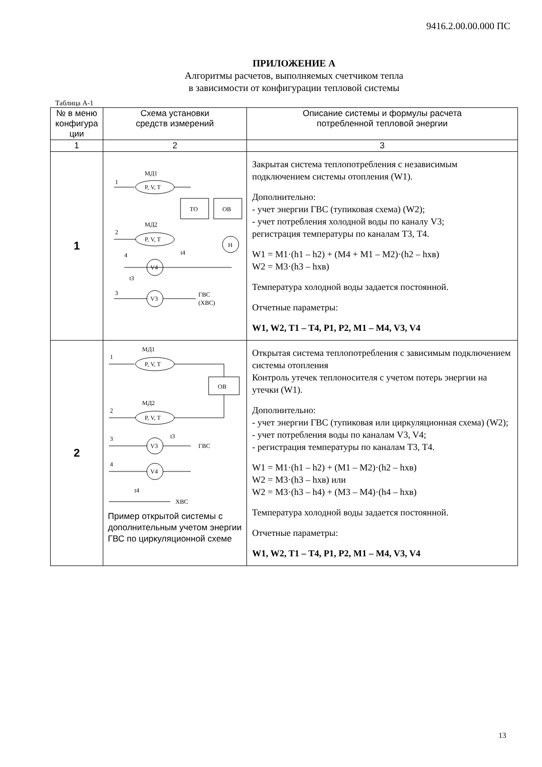9416.2.00.00.000 ПС
ПРИЛОЖЕНИЕ А
Алгоритмы расчетов, выполняемых счетчиком тепла
в зависимости от конфигурации тепловой системы
Таблица А-1
| № в меню конфигура ции | Схема установки средств измерений | Описание системы и формулы расчета потребленной тепловой энергии |
| --- | --- | --- |
| 1 | 2 | 3 |
| 1 | МД1 1 P, V, T ТО ОВ МД2 2 P, V, T H 4 t4 V4 t3 3 V3 ГВС (ХВС) | Закрытая система теплопотребления с независимым подключением системы отопления (W1). Дополнительно: - учет энергии ГВС (тупиковая схема) (W2); - учет потребления холодной воды по каналу V3; регистрация температуры по каналам Т3, Т4. W1 = M1·(h1 – h2) + (M4 + M1 – M2)·(h2 – hхв) W2 = M3·(h3 – hхв) Температура холодной воды задается постоянной. Отчетные параметры: W1, W2, T1 – T4, P1, P2, M1 – M4, V3, V4 |
| 2 | МД1 1 P, V, T ОВ МД2 2 P, V, T 3 V3 t3 ГВС 4 V4 t4 ХВС Пример открытой системы с дополнительным учетом энергии ГВС по циркуляционной схеме | Открытая система теплопотребления с зависимым подключением системы отопления Контроль утечек теплоносителя с учетом потерь энергии на утечки (W1). Дополнительно: - учет энергии ГВС (тупиковая или циркуляционная схема) (W2); - учет потребления воды по каналам V3, V4; - регистрация температуры по каналам Т3, Т4. W1 = M1·(h1 – h2) + (M1 – M2)·(h2 – hхв) W2 = M3·(h3 – hхв) или W2 = M3·(h3 – h4) + (M3 – M4)·(h4 – hхв) Температура холодной воды задается постоянной. Отчетные параметры: W1, W2, T1 – T4, P1, P2, M1 – M4, V3, V4 |
13